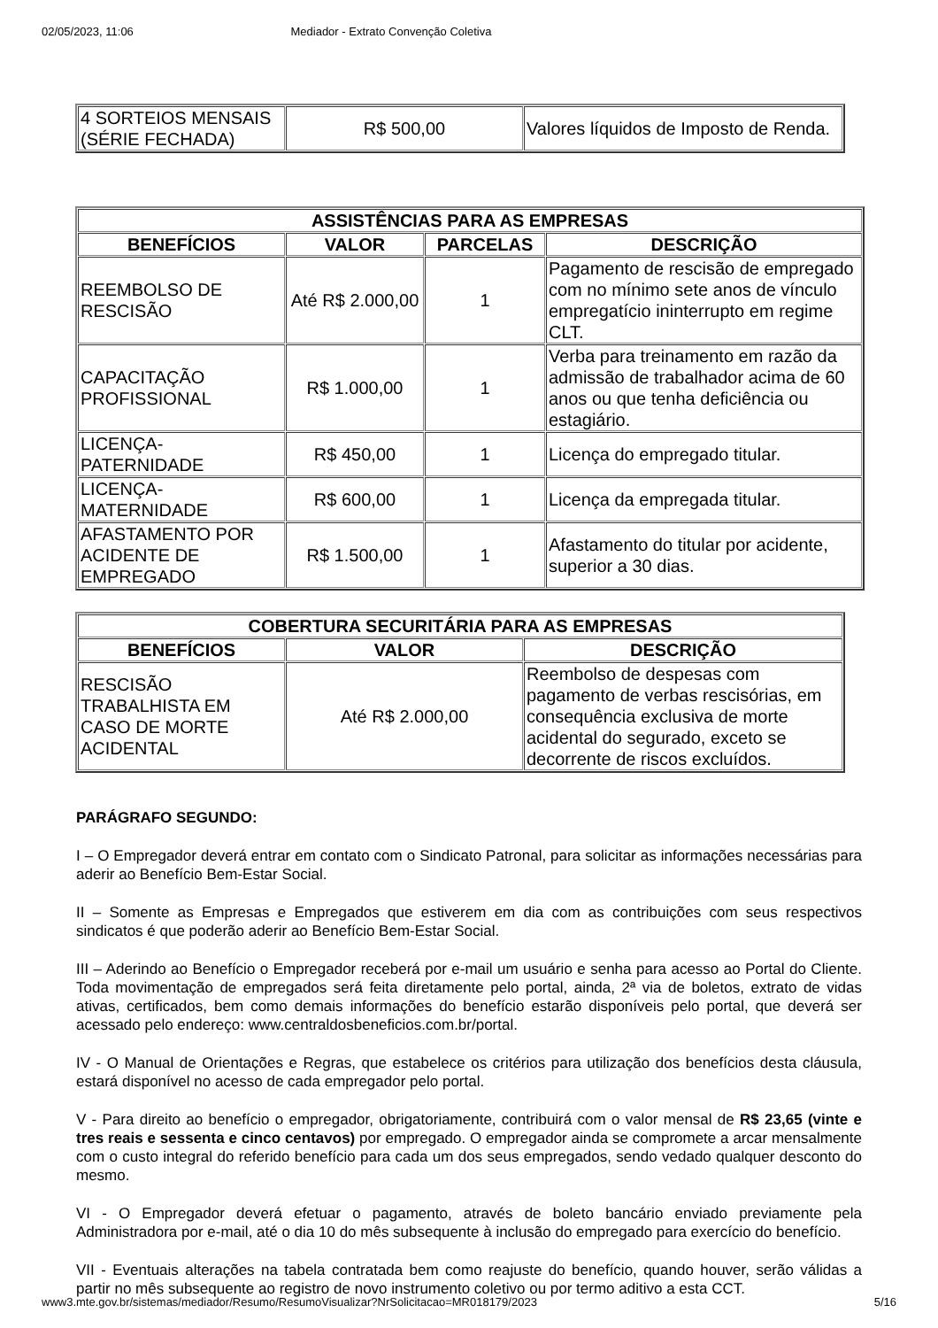02/05/2023, 11:06 Mediador - Extrato Convenção Coletiva
| 4 SORTEIOS MENSAIS (SÉRIE FECHADA) | R$ 500,00 | Valores líquidos de Imposto de Renda. |
| ASSISTÊNCIAS PARA AS EMPRESAS | | | |
| --- | --- | --- | --- |
| BENEFÍCIOS | VALOR | PARCELAS | DESCRIÇÃO |
| REEMBOLSO DE RESCISÃO | Até R$ 2.000,00 | 1 | Pagamento de rescisão de empregado com no mínimo sete anos de vínculo empregatício ininterrupto em regime CLT. |
| CAPACITAÇÃO PROFISSIONAL | R$ 1.000,00 | 1 | Verba para treinamento em razão da admissão de trabalhador acima de 60 anos ou que tenha deficiência ou estagiário. |
| LICENÇA-PATERNIDADE | R$ 450,00 | 1 | Licença do empregado titular. |
| LICENÇA-MATERNIDADE | R$ 600,00 | 1 | Licença da empregada titular. |
| AFASTAMENTO POR ACIDENTE DE EMPREGADO | R$ 1.500,00 | 1 | Afastamento do titular por acidente, superior a 30 dias. |
| COBERTURA SECURITÁRIA PARA AS EMPRESAS | | |
| --- | --- | --- |
| BENEFÍCIOS | VALOR | DESCRIÇÃO |
| RESCISÃO TRABALHISTA EM CASO DE MORTE ACIDENTAL | Até R$ 2.000,00 | Reembolso de despesas com pagamento de verbas rescisórias, em consequência exclusiva de morte acidental do segurado, exceto se decorrente de riscos excluídos. |
PARÁGRAFO SEGUNDO:
I – O Empregador deverá entrar em contato com o Sindicato Patronal, para solicitar as informações necessárias para aderir ao Benefício Bem-Estar Social.
II – Somente as Empresas e Empregados que estiverem em dia com as contribuições com seus respectivos sindicatos é que poderão aderir ao Benefício Bem-Estar Social.
III – Aderindo ao Benefício o Empregador receberá por e-mail um usuário e senha para acesso ao Portal do Cliente. Toda movimentação de empregados será feita diretamente pelo portal, ainda, 2ª via de boletos, extrato de vidas ativas, certificados, bem como demais informações do benefício estarão disponíveis pelo portal, que deverá ser acessado pelo endereço: www.centraldosbeneficios.com.br/portal.
IV - O Manual de Orientações e Regras, que estabelece os critérios para utilização dos benefícios desta cláusula, estará disponível no acesso de cada empregador pelo portal.
V - Para direito ao benefício o empregador, obrigatoriamente, contribuirá com o valor mensal de R$ 23,65 (vinte e tres reais e sessenta e cinco centavos) por empregado. O empregador ainda se compromete a arcar mensalmente com o custo integral do referido benefício para cada um dos seus empregados, sendo vedado qualquer desconto do mesmo.
VI - O Empregador deverá efetuar o pagamento, através de boleto bancário enviado previamente pela Administradora por e-mail, até o dia 10 do mês subsequente à inclusão do empregado para exercício do benefício.
VII - Eventuais alterações na tabela contratada bem como reajuste do benefício, quando houver, serão válidas a partir no mês subsequente ao registro de novo instrumento coletivo ou por termo aditivo a esta CCT.
www3.mte.gov.br/sistemas/mediador/Resumo/ResumoVisualizar?NrSolicitacao=MR018179/2023 5/16